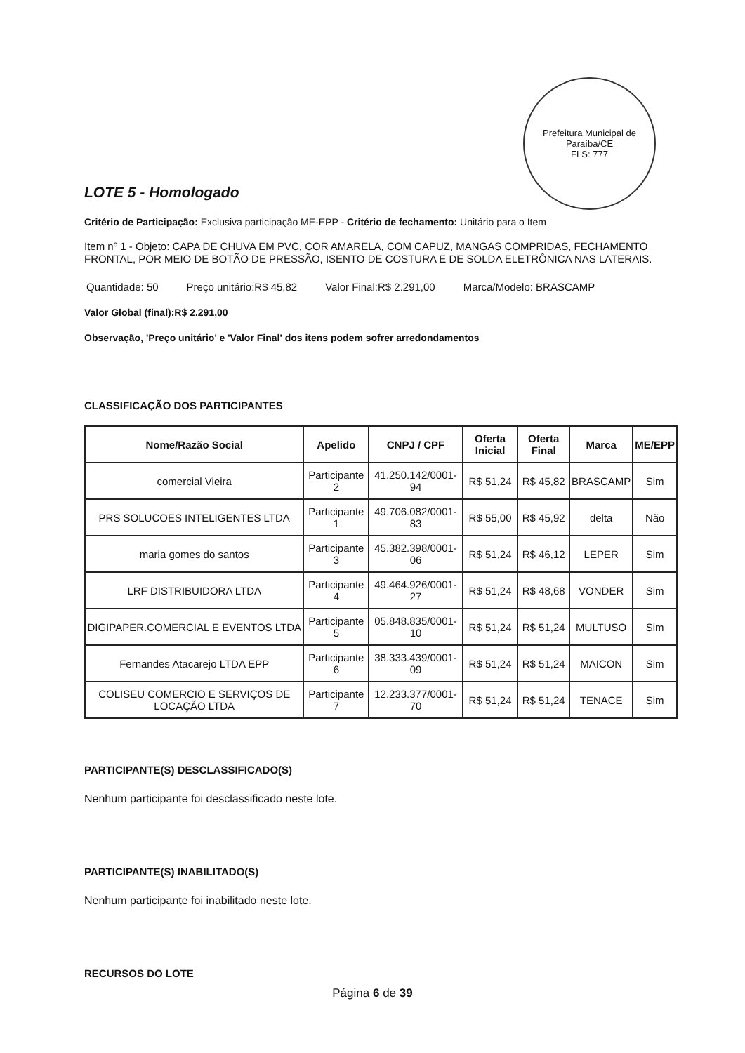Prefeitura Municipal de Paraíba/CE
FLS: 777
LOTE 5 - Homologado
Critério de Participação: Exclusiva participação ME-EPP - Critério de fechamento: Unitário para o Item
Item nº 1 - Objeto: CAPA DE CHUVA EM PVC, COR AMARELA, COM CAPUZ, MANGAS COMPRIDAS, FECHAMENTO FRONTAL, POR MEIO DE BOTÃO DE PRESSÃO, ISENTO DE COSTURA E DE SOLDA ELETRÔNICA NAS LATERAIS.
Quantidade: 50 Preço unitário:R$ 45,82 Valor Final:R$ 2.291,00 Marca/Modelo: BRASCAMP
Valor Global (final):R$ 2.291,00
Observação, 'Preço unitário' e 'Valor Final' dos itens podem sofrer arredondamentos
CLASSIFICAÇÃO DOS PARTICIPANTES
| Nome/Razão Social | Apelido | CNPJ / CPF | Oferta Inicial | Oferta Final | Marca | ME/EPP |
| --- | --- | --- | --- | --- | --- | --- |
| comercial Vieira | Participante 2 | 41.250.142/0001-94 | R$ 51,24 | R$ 45,82 | BRASCAMP | Sim |
| PRS SOLUCOES INTELIGENTES LTDA | Participante 1 | 49.706.082/0001-83 | R$ 55,00 | R$ 45,92 | delta | Não |
| maria gomes do santos | Participante 3 | 45.382.398/0001-06 | R$ 51,24 | R$ 46,12 | LEPER | Sim |
| LRF DISTRIBUIDORA LTDA | Participante 4 | 49.464.926/0001-27 | R$ 51,24 | R$ 48,68 | VONDER | Sim |
| DIGIPAPER.COMERCIAL E EVENTOS LTDA | Participante 5 | 05.848.835/0001-10 | R$ 51,24 | R$ 51,24 | MULTUSO | Sim |
| Fernandes Atacarejo LTDA EPP | Participante 6 | 38.333.439/0001-09 | R$ 51,24 | R$ 51,24 | MAICON | Sim |
| COLISEU COMERCIO E SERVIÇOS DE LOCAÇÃO LTDA | Participante 7 | 12.233.377/0001-70 | R$ 51,24 | R$ 51,24 | TENACE | Sim |
PARTICIPANTE(S) DESCLASSIFICADO(S)
Nenhum participante foi desclassificado neste lote.
PARTICIPANTE(S) INABILITADO(S)
Nenhum participante foi inabilitado neste lote.
RECURSOS DO LOTE
Página 6 de 39